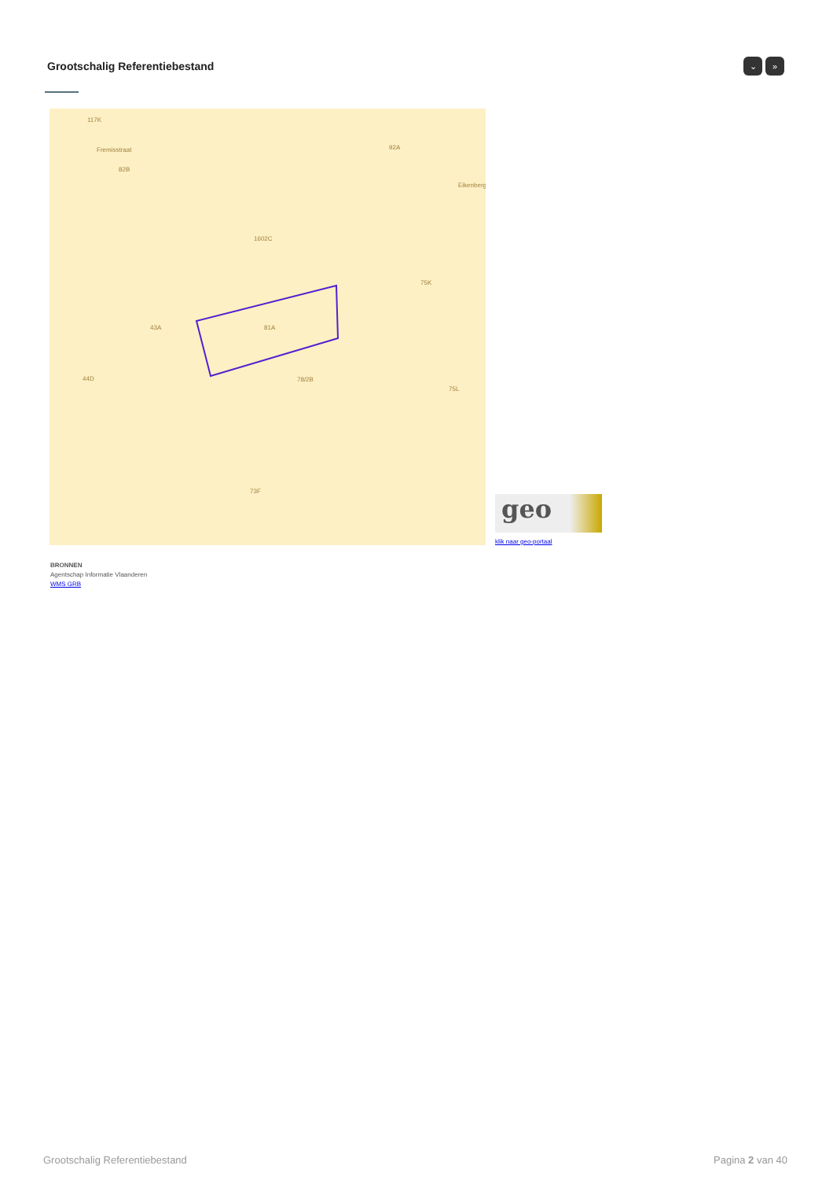Grootschalig Referentiebestand ⌄ »
117K
82B
92A
1602C
75K
43A
81A
44D
78/2B
75L
73F
Fremisstraat
Eikenberg
geo
klik naar geo-portaal
BRONNEN
Agentschap Informatie Vlaanderen
WMS GRB
Grootschalig Referentiebestand Pagina 2 van 40